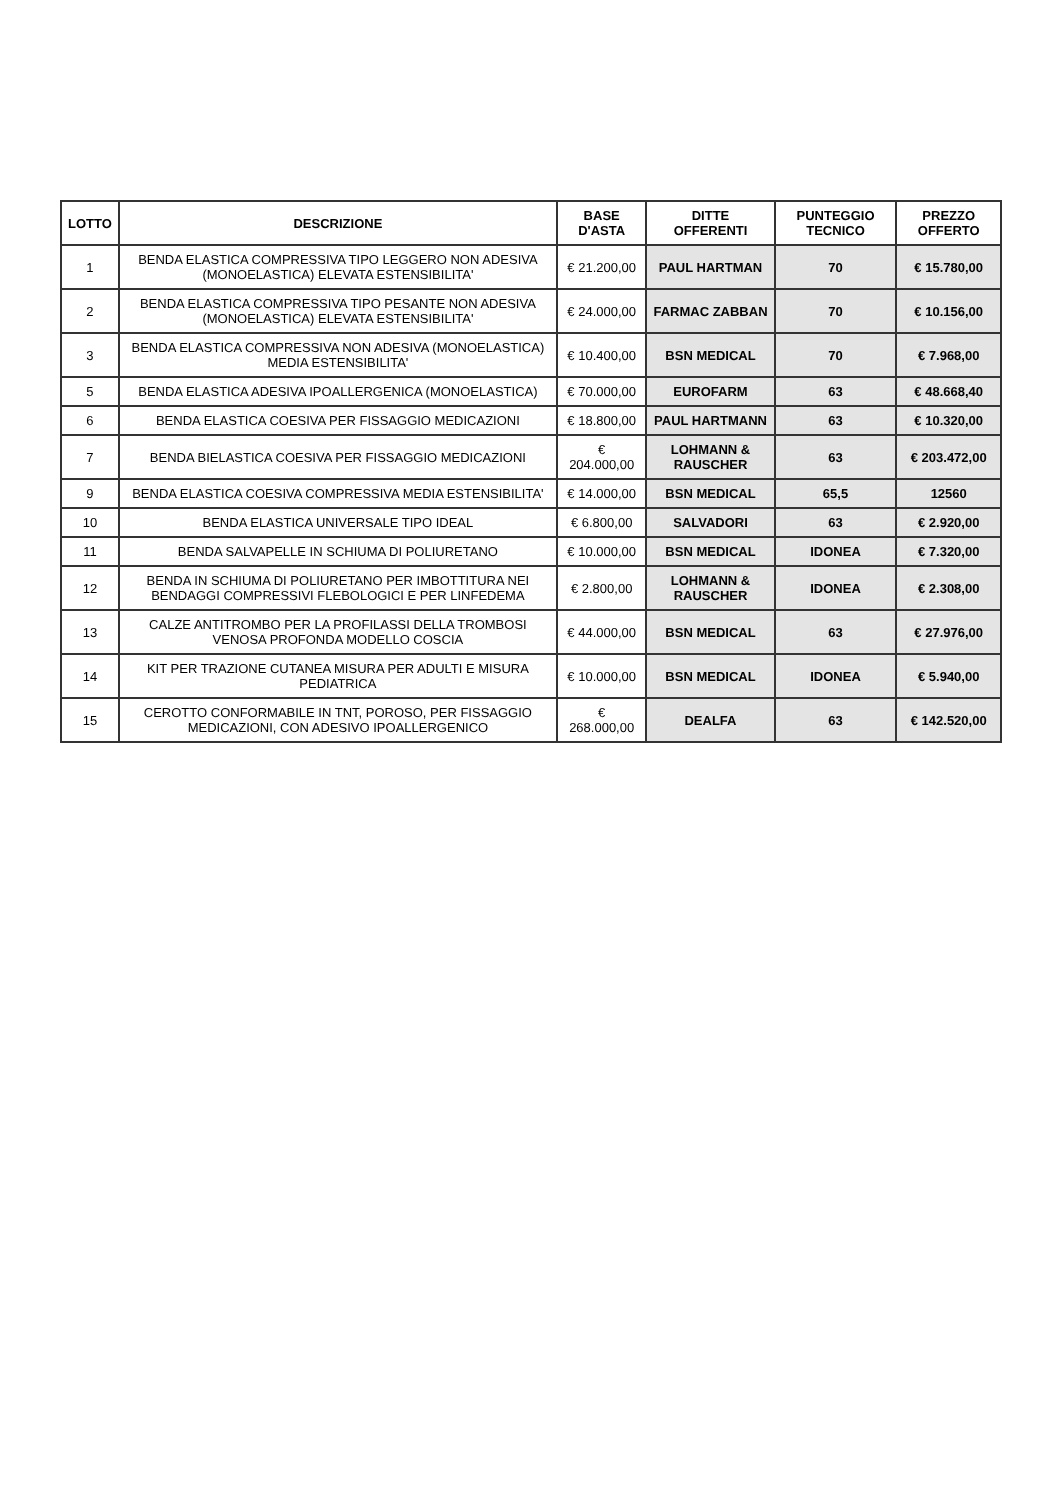| LOTTO | DESCRIZIONE | BASE D'ASTA | DITTE OFFERENTI | PUNTEGGIO TECNICO | PREZZO OFFERTO |
| --- | --- | --- | --- | --- | --- |
| 1 | BENDA ELASTICA COMPRESSIVA TIPO LEGGERO NON ADESIVA (MONOELASTICA) ELEVATA ESTENSIBILITA' | € 21.200,00 | PAUL HARTMAN | 70 | € 15.780,00 |
| 2 | BENDA ELASTICA COMPRESSIVA TIPO PESANTE NON ADESIVA (MONOELASTICA) ELEVATA ESTENSIBILITA' | € 24.000,00 | FARMAC ZABBAN | 70 | € 10.156,00 |
| 3 | BENDA ELASTICA COMPRESSIVA NON ADESIVA (MONOELASTICA) MEDIA ESTENSIBILITA' | € 10.400,00 | BSN MEDICAL | 70 | € 7.968,00 |
| 5 | BENDA ELASTICA ADESIVA IPOALLERGENICA (MONOELASTICA) | € 70.000,00 | EUROFARM | 63 | € 48.668,40 |
| 6 | BENDA ELASTICA COESIVA PER FISSAGGIO MEDICAZIONI | € 18.800,00 | PAUL HARTMANN | 63 | € 10.320,00 |
| 7 | BENDA BIELASTICA COESIVA PER FISSAGGIO MEDICAZIONI | € 204.000,00 | LOHMANN & RAUSCHER | 63 | € 203.472,00 |
| 9 | BENDA ELASTICA COESIVA COMPRESSIVA MEDIA ESTENSIBILITA' | € 14.000,00 | BSN MEDICAL | 65,5 | 12560 |
| 10 | BENDA ELASTICA UNIVERSALE TIPO IDEAL | € 6.800,00 | SALVADORI | 63 | € 2.920,00 |
| 11 | BENDA SALVAPELLE IN SCHIUMA DI POLIURETANO | € 10.000,00 | BSN MEDICAL | IDONEA | € 7.320,00 |
| 12 | BENDA IN SCHIUMA DI POLIURETANO PER IMBOTTITURA NEI BENDAGGI COMPRESSIVI FLEBOLOGICI E PER LINFEDEMA | € 2.800,00 | LOHMANN & RAUSCHER | IDONEA | € 2.308,00 |
| 13 | CALZE ANTITROMBO PER LA PROFILASSI DELLA TROMBOSI VENOSA PROFONDA MODELLO COSCIA | € 44.000,00 | BSN MEDICAL | 63 | € 27.976,00 |
| 14 | KIT PER TRAZIONE CUTANEA MISURA PER ADULTI E MISURA PEDIATRICA | € 10.000,00 | BSN MEDICAL | IDONEA | € 5.940,00 |
| 15 | CEROTTO CONFORMABILE IN TNT, POROSO, PER FISSAGGIO MEDICAZIONI, CON ADESIVO IPOALLERGENICO | € 268.000,00 | DEALFA | 63 | € 142.520,00 |